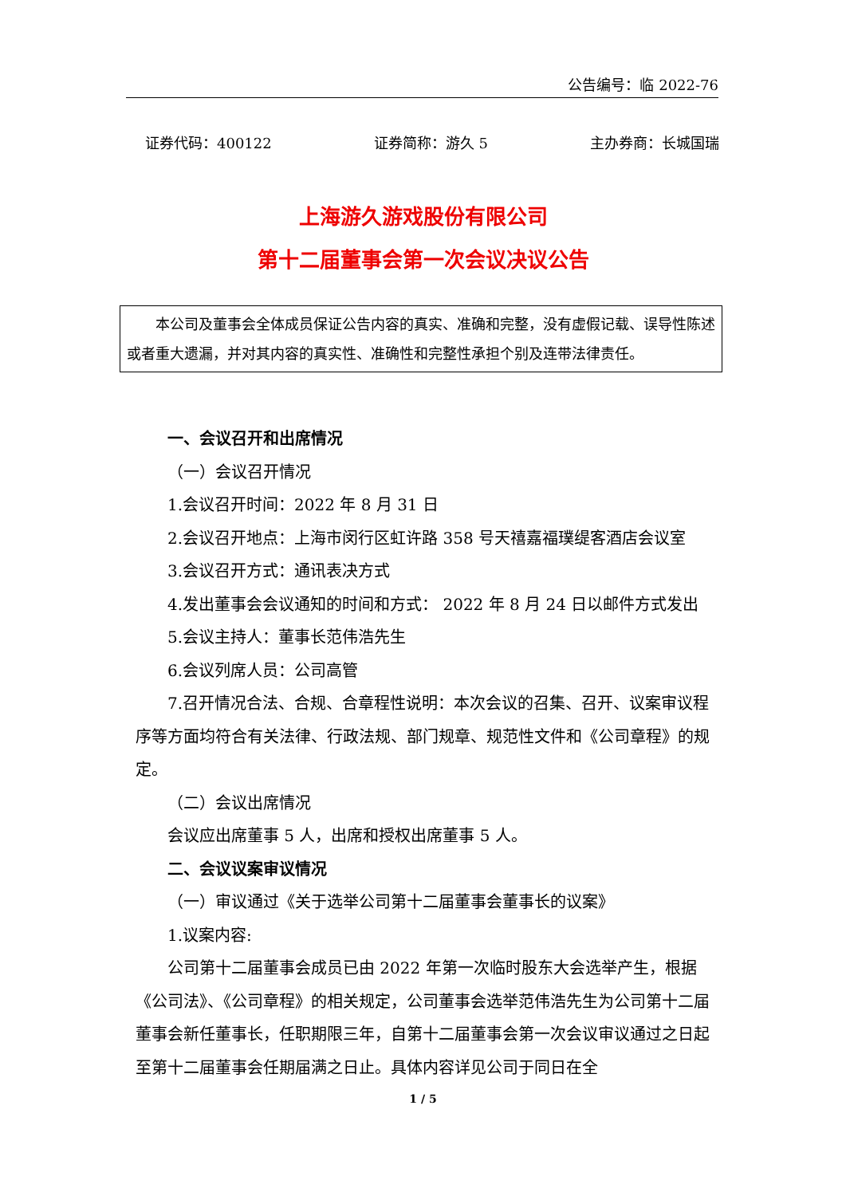公告编号：临 2022-76
证券代码：400122 证券简称：游久 5 主办券商：长城国瑞
上海游久游戏股份有限公司
第十二届董事会第一次会议决议公告
本公司及董事会全体成员保证公告内容的真实、准确和完整，没有虚假记载、误导性陈述或者重大遗漏，并对其内容的真实性、准确性和完整性承担个别及连带法律责任。
一、会议召开和出席情况
（一）会议召开情况
1.会议召开时间：2022 年 8 月 31 日
2.会议召开地点：上海市闵行区虹许路 358 号天禧嘉福璞缇客酒店会议室
3.会议召开方式：通讯表决方式
4.发出董事会会议通知的时间和方式： 2022 年 8 月 24 日以邮件方式发出
5.会议主持人：董事长范伟浩先生
6.会议列席人员：公司高管
7.召开情况合法、合规、合章程性说明：本次会议的召集、召开、议案审议程序等方面均符合有关法律、行政法规、部门规章、规范性文件和《公司章程》的规定。
（二）会议出席情况
会议应出席董事 5 人，出席和授权出席董事 5 人。
二、会议议案审议情况
（一）审议通过《关于选举公司第十二届董事会董事长的议案》
1.议案内容:
公司第十二届董事会成员已由 2022 年第一次临时股东大会选举产生，根据《公司法》、《公司章程》的相关规定，公司董事会选举范伟浩先生为公司第十二届董事会新任董事长，任职期限三年，自第十二届董事会第一次会议审议通过之日起至第十二届董事会任期届满之日止。具体内容详见公司于同日在全
1 / 5